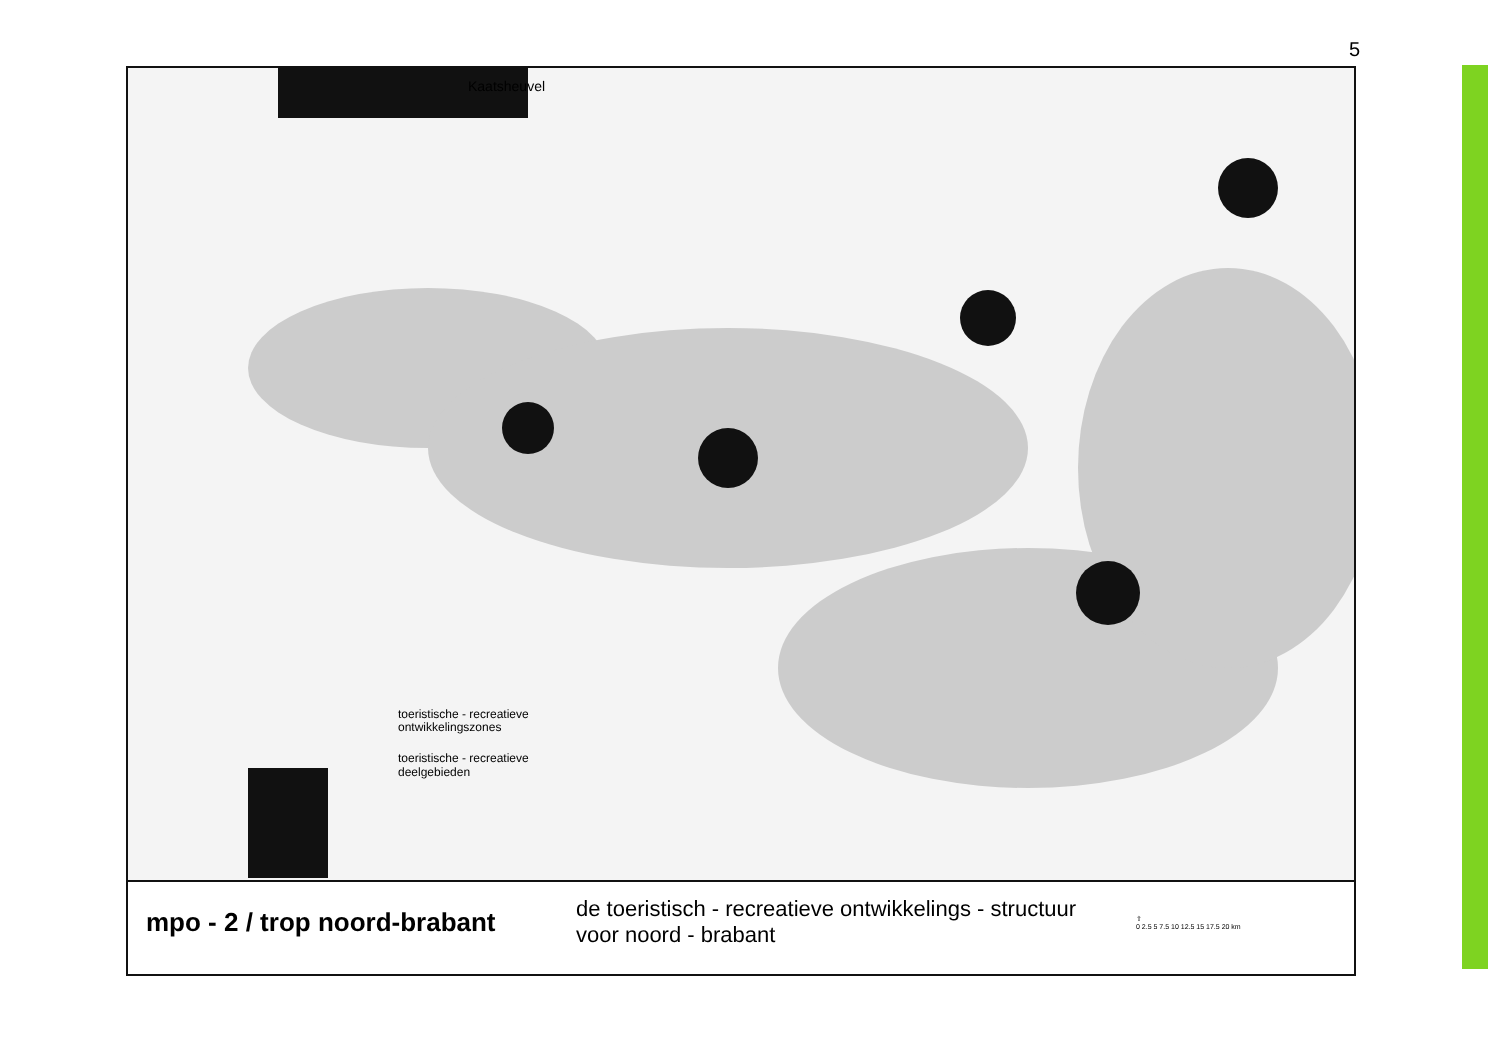5
Kaatsheuvel
toeristische - recreatieve
ontwikkelingszones
toeristische - recreatieve
deelgebieden
mpo - 2 / trop noord-brabant
de toeristisch - recreatieve ontwikkelings - structuur voor noord - brabant
⇧
0 2.5 5 7.5 10 12.5 15 17.5 20 km